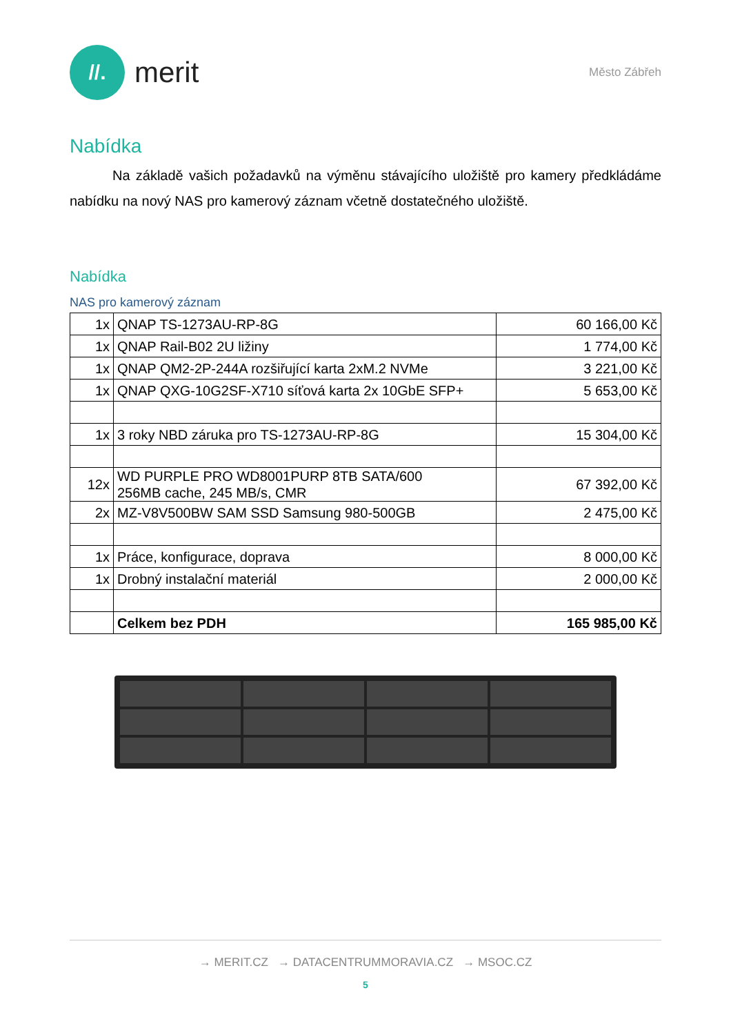//.
merit
Město Zábřeh
Nabídka
Na základě vašich požadavků na výměnu stávajícího uložiště pro kamery předkládáme nabídku na nový NAS pro kamerový záznam včetně dostatečného uložiště.
Nabídka
NAS pro kamerový záznam
| 1x | QNAP TS-1273AU-RP-8G | 60 166,00 Kč |
| 1x | QNAP Rail-B02 2U ližiny | 1 774,00 Kč |
| 1x | QNAP QM2-2P-244A rozšiřující karta 2xM.2 NVMe | 3 221,00 Kč |
| 1x | QNAP QXG-10G2SF-X710 síťová karta 2x 10GbE SFP+ | 5 653,00 Kč |
| 1x | 3 roky NBD záruka pro TS-1273AU-RP-8G | 15 304,00 Kč |
| 12x | WD PURPLE PRO WD8001PURP 8TB SATA/600 256MB cache, 245 MB/s, CMR | 67 392,00 Kč |
| 2x | MZ-V8V500BW SAM SSD Samsung 980-500GB | 2 475,00 Kč |
| 1x | Práce, konfigurace, doprava | 8 000,00 Kč |
| 1x | Drobný instalační materiál | 2 000,00 Kč |
| | Celkem bez PDH | 165 985,00 Kč |
→ MERIT.CZ → DATACENTRUMMORAVIA.CZ → MSOC.CZ
5